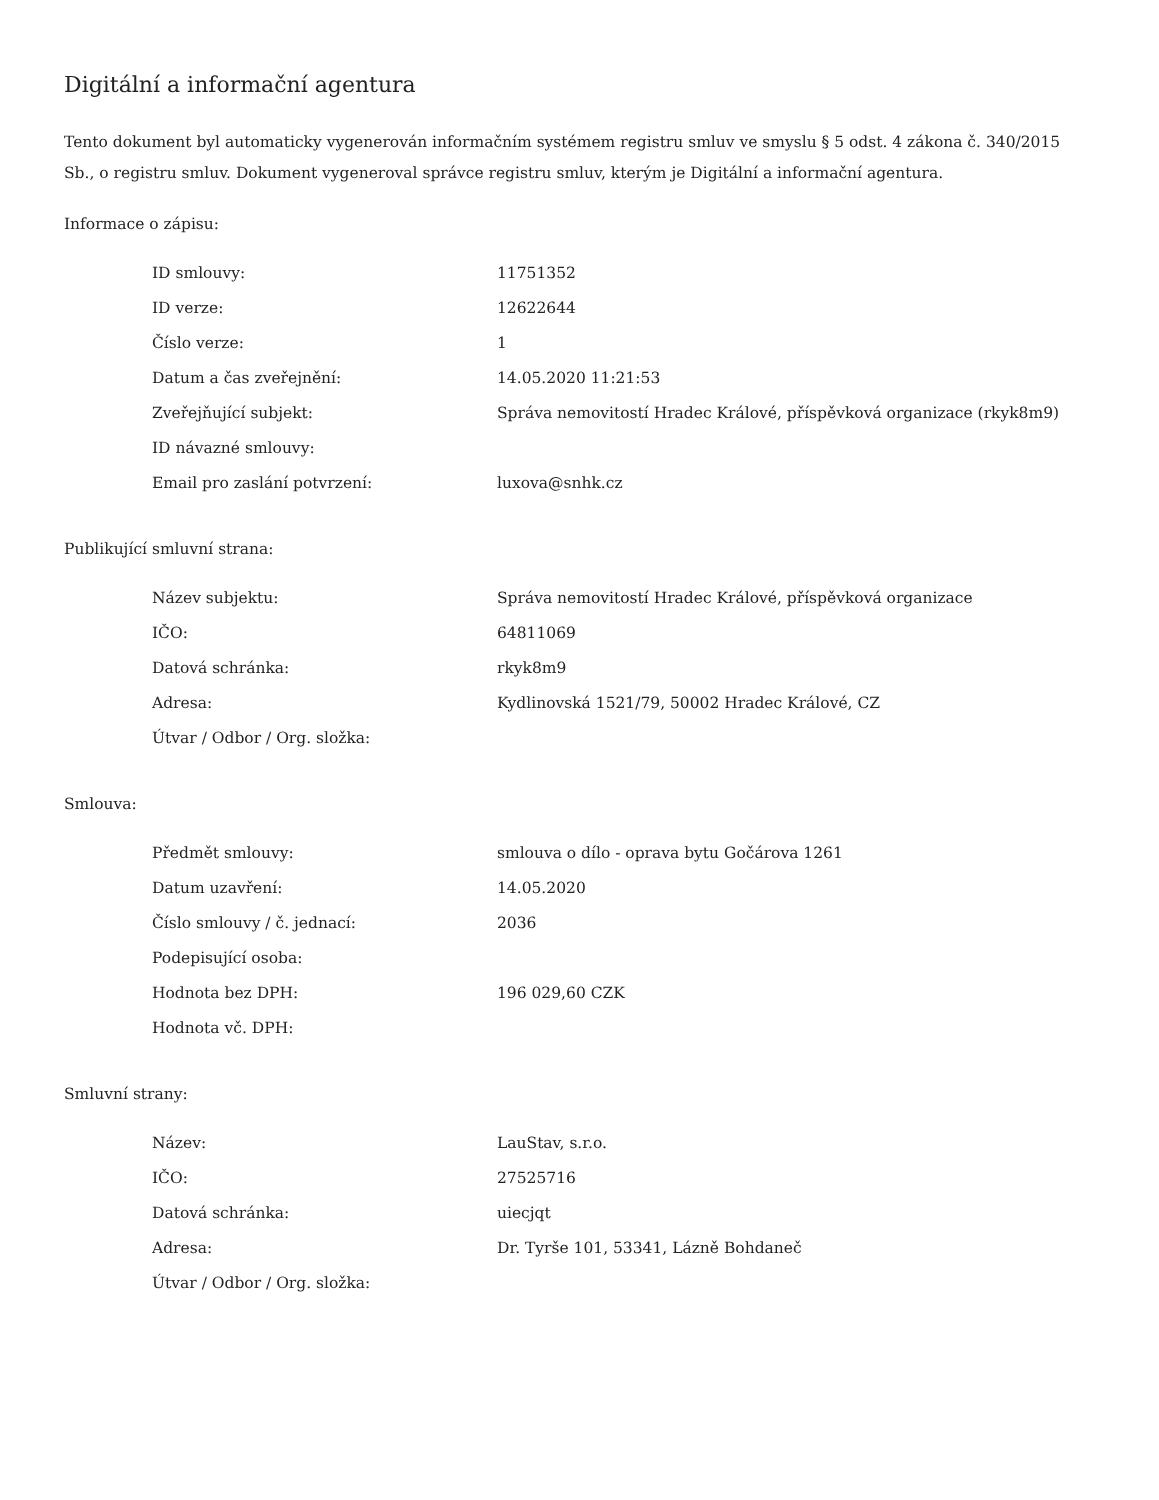Digitální a informační agentura
Tento dokument byl automaticky vygenerován informačním systémem registru smluv ve smyslu § 5 odst. 4 zákona č. 340/2015 Sb., o registru smluv. Dokument vygeneroval správce registru smluv, kterým je Digitální a informační agentura.
Informace o zápisu:
| ID smlouvy: | 11751352 |
| ID verze: | 12622644 |
| Číslo verze: | 1 |
| Datum a čas zveřejnění: | 14.05.2020 11:21:53 |
| Zveřejňující subjekt: | Správa nemovitostí Hradec Králové, příspěvková organizace (rkyk8m9) |
| ID návazné smlouvy: | |
| Email pro zaslání potvrzení: | luxova@snhk.cz |
Publikující smluvní strana:
| Název subjektu: | Správa nemovitostí Hradec Králové, příspěvková organizace |
| IČO: | 64811069 |
| Datová schránka: | rkyk8m9 |
| Adresa: | Kydlinovská 1521/79, 50002 Hradec Králové, CZ |
| Útvar / Odbor / Org. složka: | |
Smlouva:
| Předmět smlouvy: | smlouva o dílo - oprava bytu Gočárova 1261 |
| Datum uzavření: | 14.05.2020 |
| Číslo smlouvy / č. jednací: | 2036 |
| Podepisující osoba: | |
| Hodnota bez DPH: | 196 029,60 CZK |
| Hodnota vč. DPH: | |
Smluvní strany:
| Název: | LauStav, s.r.o. |
| IČO: | 27525716 |
| Datová schránka: | uiecjqt |
| Adresa: | Dr. Tyrše 101, 53341, Lázně Bohdaneč |
| Útvar / Odbor / Org. složka: | |